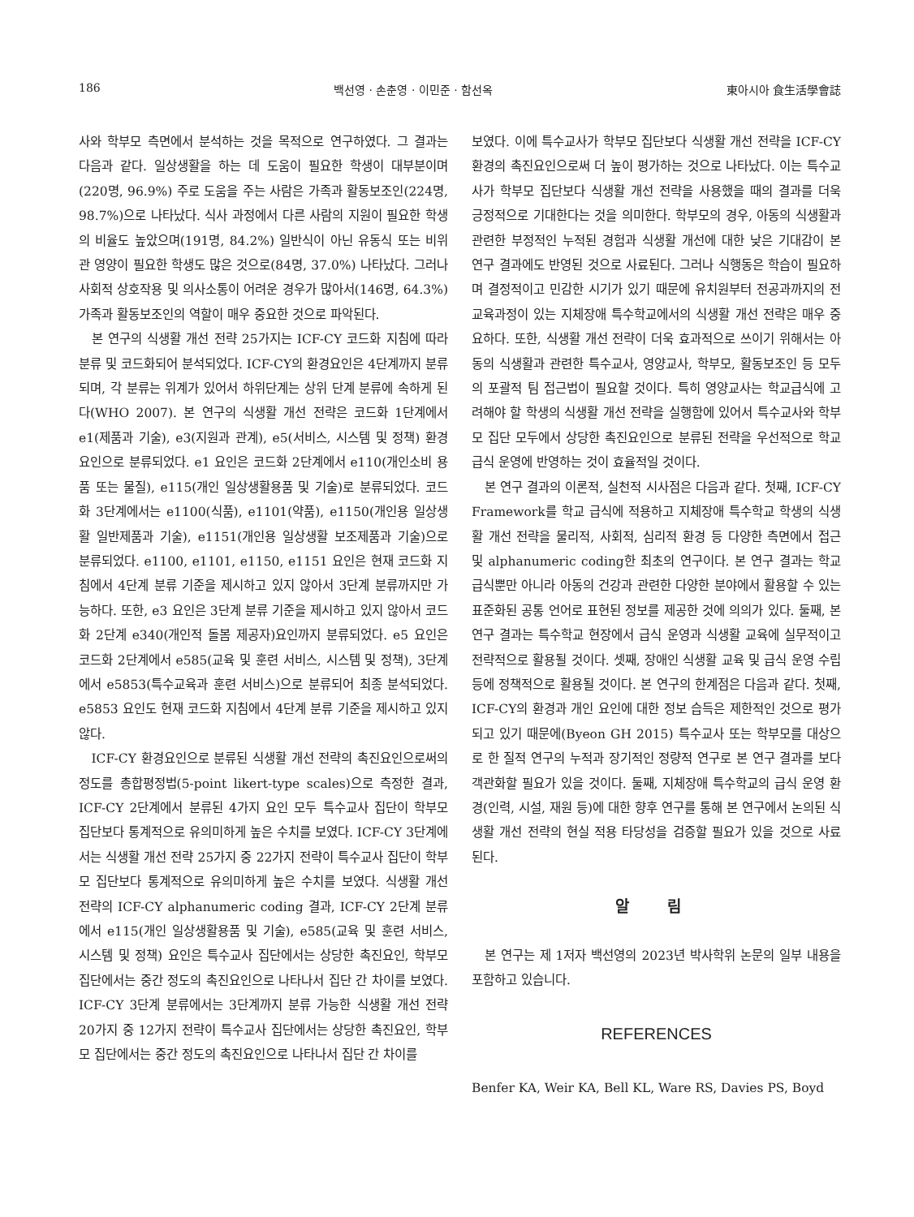186 백선영 · 손춘영 · 이민준 · 함선옥 東아시아 食生活學會誌
사와 학부모 측면에서 분석하는 것을 목적으로 연구하였다. 그 결과는 다음과 같다. 일상생활을 하는 데 도움이 필요한 학생이 대부분이며(220명, 96.9%) 주로 도움을 주는 사람은 가족과 활동보조인(224명, 98.7%)으로 나타났다. 식사 과정에서 다른 사람의 지원이 필요한 학생의 비율도 높았으며(191명, 84.2%) 일반식이 아닌 유동식 또는 비위관 영양이 필요한 학생도 많은 것으로(84명, 37.0%) 나타났다. 그러나 사회적 상호작용 및 의사소통이 어려운 경우가 많아서(146명, 64.3%) 가족과 활동보조인의 역할이 매우 중요한 것으로 파악된다.
본 연구의 식생활 개선 전략 25가지는 ICF-CY 코드화 지침에 따라 분류 및 코드화되어 분석되었다. ICF-CY의 환경요인은 4단계까지 분류되며, 각 분류는 위계가 있어서 하위단계는 상위 단계 분류에 속하게 된다(WHO 2007). 본 연구의 식생활 개선 전략은 코드화 1단계에서 e1(제품과 기술), e3(지원과 관계), e5(서비스, 시스템 및 정책) 환경요인으로 분류되었다. e1 요인은 코드화 2단계에서 e110(개인소비 용품 또는 물질), e115(개인 일상생활용품 및 기술)로 분류되었다. 코드화 3단계에서는 e1100(식품), e1101(약품), e1150(개인용 일상생활 일반제품과 기술), e1151(개인용 일상생활 보조제품과 기술)으로 분류되었다. e1100, e1101, e1150, e1151 요인은 현재 코드화 지침에서 4단계 분류 기준을 제시하고 있지 않아서 3단계 분류까지만 가능하다. 또한, e3 요인은 3단계 분류 기준을 제시하고 있지 않아서 코드화 2단계 e340(개인적 돌봄 제공자)요인까지 분류되었다. e5 요인은 코드화 2단계에서 e585(교육 및 훈련 서비스, 시스템 및 정책), 3단계에서 e5853(특수교육과 훈련 서비스)으로 분류되어 최종 분석되었다. e5853 요인도 현재 코드화 지침에서 4단계 분류 기준을 제시하고 있지 않다.
ICF-CY 환경요인으로 분류된 식생활 개선 전략의 촉진요인으로써의 정도를 총합평정법(5-point likert-type scales)으로 측정한 결과, ICF-CY 2단계에서 분류된 4가지 요인 모두 특수교사 집단이 학부모 집단보다 통계적으로 유의미하게 높은 수치를 보였다. ICF-CY 3단계에서는 식생활 개선 전략 25가지 중 22가지 전략이 특수교사 집단이 학부모 집단보다 통계적으로 유의미하게 높은 수치를 보였다. 식생활 개선 전략의 ICF-CY alphanumeric coding 결과, ICF-CY 2단계 분류에서 e115(개인 일상생활용품 및 기술), e585(교육 및 훈련 서비스, 시스템 및 정책) 요인은 특수교사 집단에서는 상당한 촉진요인, 학부모 집단에서는 중간 정도의 촉진요인으로 나타나서 집단 간 차이를 보였다. ICF-CY 3단계 분류에서는 3단계까지 분류 가능한 식생활 개선 전략 20가지 중 12가지 전략이 특수교사 집단에서는 상당한 촉진요인, 학부모 집단에서는 중간 정도의 촉진요인으로 나타나서 집단 간 차이를
보였다. 이에 특수교사가 학부모 집단보다 식생활 개선 전략을 ICF-CY 환경의 촉진요인으로써 더 높이 평가하는 것으로 나타났다. 이는 특수교사가 학부모 집단보다 식생활 개선 전략을 사용했을 때의 결과를 더욱 긍정적으로 기대한다는 것을 의미한다. 학부모의 경우, 아동의 식생활과 관련한 부정적인 누적된 경험과 식생활 개선에 대한 낮은 기대감이 본 연구 결과에도 반영된 것으로 사료된다. 그러나 식행동은 학습이 필요하며 결정적이고 민감한 시기가 있기 때문에 유치원부터 전공과까지의 전 교육과정이 있는 지체장애 특수학교에서의 식생활 개선 전략은 매우 중요하다. 또한, 식생활 개선 전략이 더욱 효과적으로 쓰이기 위해서는 아동의 식생활과 관련한 특수교사, 영양교사, 학부모, 활동보조인 등 모두의 포괄적 팀 접근법이 필요할 것이다. 특히 영양교사는 학교급식에 고려해야 할 학생의 식생활 개선 전략을 실행함에 있어서 특수교사와 학부모 집단 모두에서 상당한 촉진요인으로 분류된 전략을 우선적으로 학교급식 운영에 반영하는 것이 효율적일 것이다.
본 연구 결과의 이론적, 실천적 시사점은 다음과 같다. 첫째, ICF-CY Framework를 학교 급식에 적용하고 지체장애 특수학교 학생의 식생활 개선 전략을 물리적, 사회적, 심리적 환경 등 다양한 측면에서 접근 및 alphanumeric coding한 최초의 연구이다. 본 연구 결과는 학교급식뿐만 아니라 아동의 건강과 관련한 다양한 분야에서 활용할 수 있는 표준화된 공통 언어로 표현된 정보를 제공한 것에 의의가 있다. 둘째, 본 연구 결과는 특수학교 현장에서 급식 운영과 식생활 교육에 실무적이고 전략적으로 활용될 것이다. 셋째, 장애인 식생활 교육 및 급식 운영 수립 등에 정책적으로 활용될 것이다. 본 연구의 한계점은 다음과 같다. 첫째, ICF-CY의 환경과 개인 요인에 대한 정보 습득은 제한적인 것으로 평가되고 있기 때문에(Byeon GH 2015) 특수교사 또는 학부모를 대상으로 한 질적 연구의 누적과 장기적인 정량적 연구로 본 연구 결과를 보다 객관화할 필요가 있을 것이다. 둘째, 지체장애 특수학교의 급식 운영 환경(인력, 시설, 재원 등)에 대한 향후 연구를 통해 본 연구에서 논의된 식생활 개선 전략의 현실 적용 타당성을 검증할 필요가 있을 것으로 사료된다.
알 림
본 연구는 제 1저자 백선영의 2023년 박사학위 논문의 일부 내용을 포함하고 있습니다.
REFERENCES
Benfer KA, Weir KA, Bell KL, Ware RS, Davies PS, Boyd